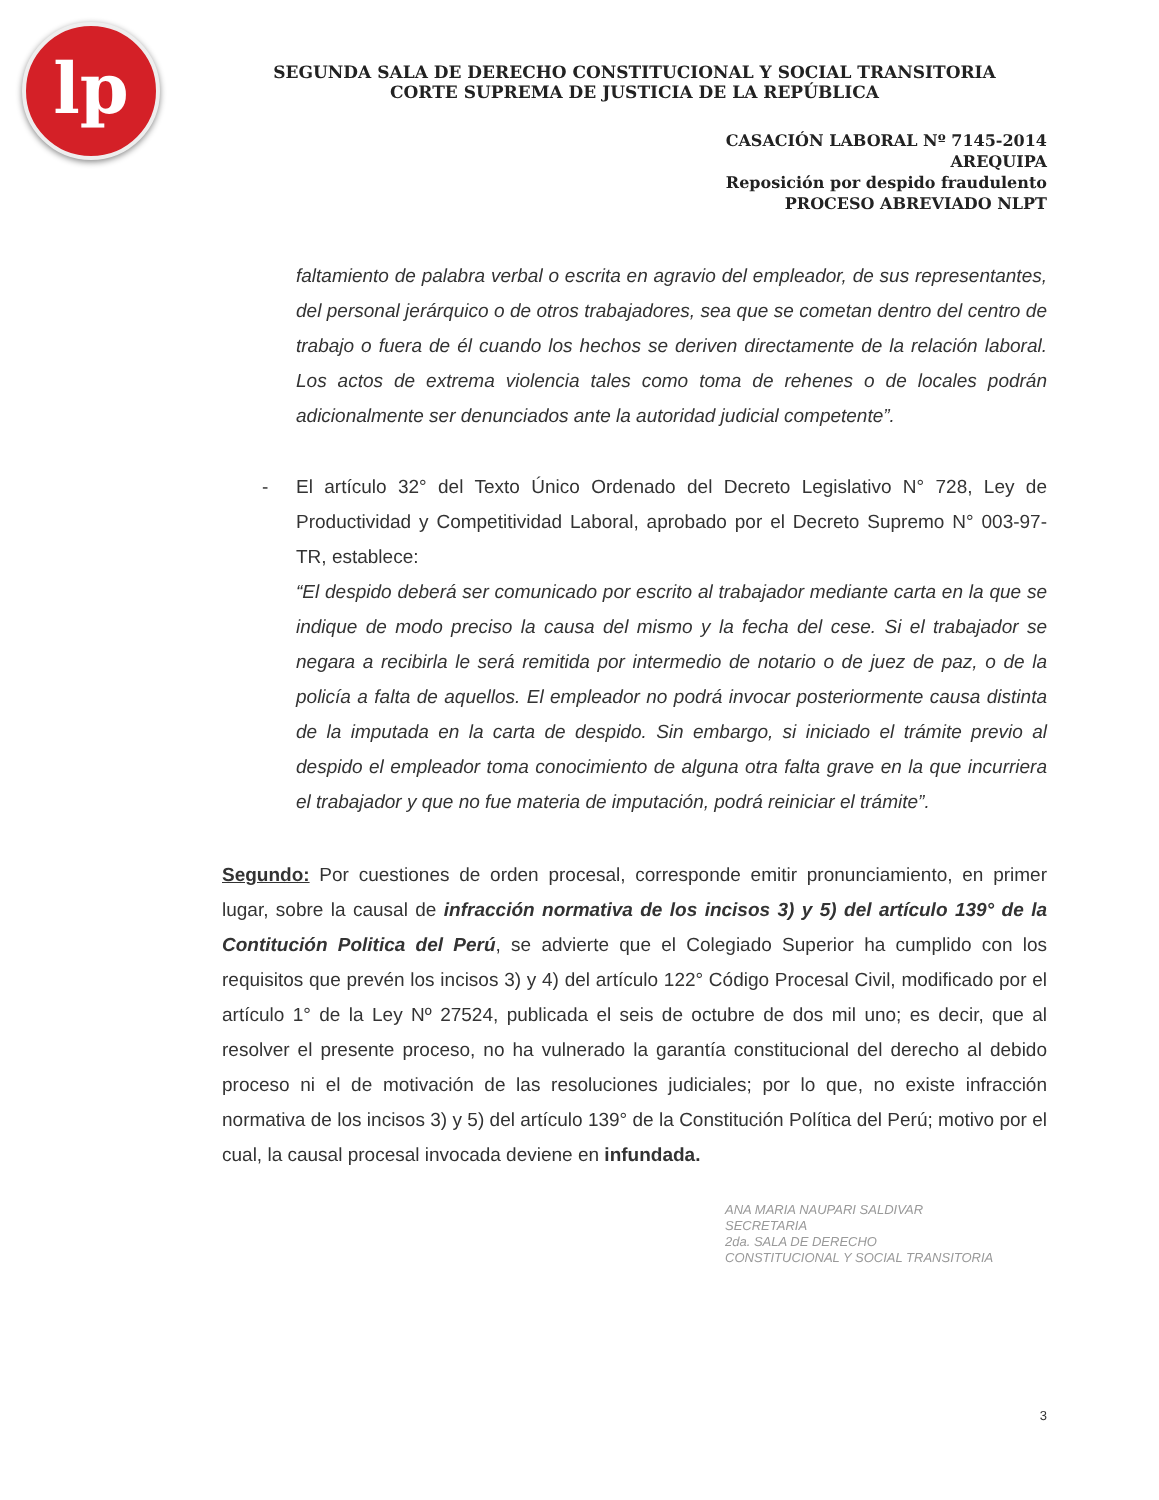lp
SEGUNDA SALA DE DERECHO CONSTITUCIONAL Y SOCIAL TRANSITORIA
CORTE SUPREMA DE JUSTICIA DE LA REPÚBLICA
CASACIÓN LABORAL Nº 7145-2014
AREQUIPA
Reposición por despido fraudulento
PROCESO ABREVIADO NLPT
faltamiento de palabra verbal o escrita en agravio del empleador, de sus representantes, del personal jerárquico o de otros trabajadores, sea que se cometan dentro del centro de trabajo o fuera de él cuando los hechos se deriven directamente de la relación laboral. Los actos de extrema violencia tales como toma de rehenes o de locales podrán adicionalmente ser denunciados ante la autoridad judicial competente”.
- El artículo 32° del Texto Único Ordenado del Decreto Legislativo N° 728, Ley de Productividad y Competitividad Laboral, aprobado por el Decreto Supremo N° 003-97-TR, establece:
“El despido deberá ser comunicado por escrito al trabajador mediante carta en la que se indique de modo preciso la causa del mismo y la fecha del cese. Si el trabajador se negara a recibirla le será remitida por intermedio de notario o de juez de paz, o de la policía a falta de aquellos. El empleador no podrá invocar posteriormente causa distinta de la imputada en la carta de despido. Sin embargo, si iniciado el trámite previo al despido el empleador toma conocimiento de alguna otra falta grave en la que incurriera el trabajador y que no fue materia de imputación, podrá reiniciar el trámite”.
Segundo: Por cuestiones de orden procesal, corresponde emitir pronunciamiento, en primer lugar, sobre la causal de infracción normativa de los incisos 3) y 5) del artículo 139° de la Contitución Politica del Perú, se advierte que el Colegiado Superior ha cumplido con los requisitos que prevén los incisos 3) y 4) del artículo 122° Código Procesal Civil, modificado por el artículo 1° de la Ley Nº 27524, publicada el seis de octubre de dos mil uno; es decir, que al resolver el presente proceso, no ha vulnerado la garantía constitucional del derecho al debido proceso ni el de motivación de las resoluciones judiciales; por lo que, no existe infracción normativa de los incisos 3) y 5) del artículo 139° de la Constitución Política del Perú; motivo por el cual, la causal procesal invocada deviene en infundada.
ANA MARIA NAUPARI SALDIVAR
SECRETARIA
2da. SALA DE DERECHO
CONSTITUCIONAL Y SOCIAL TRANSITORIA
3